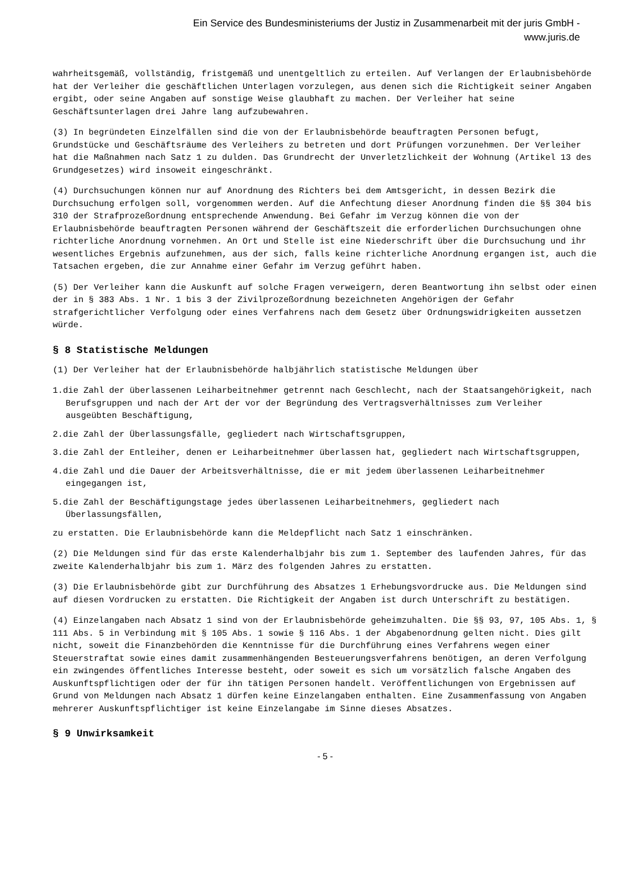Ein Service des Bundesministeriums der Justiz in Zusammenarbeit mit der juris GmbH -
www.juris.de
wahrheitsgemäß, vollständig, fristgemäß und unentgeltlich zu erteilen. Auf Verlangen der Erlaubnisbehörde hat der Verleiher die geschäftlichen Unterlagen vorzulegen, aus denen sich die Richtigkeit seiner Angaben ergibt, oder seine Angaben auf sonstige Weise glaubhaft zu machen. Der Verleiher hat seine Geschäftsunterlagen drei Jahre lang aufzubewahren.
(3) In begründeten Einzelfällen sind die von der Erlaubnisbehörde beauftragten Personen befugt, Grundstücke und Geschäftsräume des Verleihers zu betreten und dort Prüfungen vorzunehmen. Der Verleiher hat die Maßnahmen nach Satz 1 zu dulden. Das Grundrecht der Unverletzlichkeit der Wohnung (Artikel 13 des Grundgesetzes) wird insoweit eingeschränkt.
(4) Durchsuchungen können nur auf Anordnung des Richters bei dem Amtsgericht, in dessen Bezirk die Durchsuchung erfolgen soll, vorgenommen werden. Auf die Anfechtung dieser Anordnung finden die §§ 304 bis 310 der Strafprozeßordnung entsprechende Anwendung. Bei Gefahr im Verzug können die von der Erlaubnisbehörde beauftragten Personen während der Geschäftszeit die erforderlichen Durchsuchungen ohne richterliche Anordnung vornehmen. An Ort und Stelle ist eine Niederschrift über die Durchsuchung und ihr wesentliches Ergebnis aufzunehmen, aus der sich, falls keine richterliche Anordnung ergangen ist, auch die Tatsachen ergeben, die zur Annahme einer Gefahr im Verzug geführt haben.
(5) Der Verleiher kann die Auskunft auf solche Fragen verweigern, deren Beantwortung ihn selbst oder einen der in § 383 Abs. 1 Nr. 1 bis 3 der Zivilprozeßordnung bezeichneten Angehörigen der Gefahr strafgerichtlicher Verfolgung oder eines Verfahrens nach dem Gesetz über Ordnungswidrigkeiten aussetzen würde.
§ 8 Statistische Meldungen
(1) Der Verleiher hat der Erlaubnisbehörde halbjährlich statistische Meldungen über
1.die Zahl der überlassenen Leiharbeitnehmer getrennt nach Geschlecht, nach der Staatsangehörigkeit, nach Berufsgruppen und nach der Art der vor der Begründung des Vertragsverhältnisses zum Verleiher ausgeübten Beschäftigung,
2.die Zahl der Überlassungsfälle, gegliedert nach Wirtschaftsgruppen,
3.die Zahl der Entleiher, denen er Leiharbeitnehmer überlassen hat, gegliedert nach Wirtschaftsgruppen,
4.die Zahl und die Dauer der Arbeitsverhältnisse, die er mit jedem überlassenen Leiharbeitnehmer eingegangen ist,
5.die Zahl der Beschäftigungstage jedes überlassenen Leiharbeitnehmers, gegliedert nach Überlassungsfällen,
zu erstatten. Die Erlaubnisbehörde kann die Meldepflicht nach Satz 1 einschränken.
(2) Die Meldungen sind für das erste Kalenderhalbjahr bis zum 1. September des laufenden Jahres, für das zweite Kalenderhalbjahr bis zum 1. März des folgenden Jahres zu erstatten.
(3) Die Erlaubnisbehörde gibt zur Durchführung des Absatzes 1 Erhebungsvordrucke aus. Die Meldungen sind auf diesen Vordrucken zu erstatten. Die Richtigkeit der Angaben ist durch Unterschrift zu bestätigen.
(4) Einzelangaben nach Absatz 1 sind von der Erlaubnisbehörde geheimzuhalten. Die §§ 93, 97, 105 Abs. 1, § 111 Abs. 5 in Verbindung mit § 105 Abs. 1 sowie § 116 Abs. 1 der Abgabenordnung gelten nicht. Dies gilt nicht, soweit die Finanzbehörden die Kenntnisse für die Durchführung eines Verfahrens wegen einer Steuerstraftat sowie eines damit zusammenhängenden Besteuerungsverfahrens benötigen, an deren Verfolgung ein zwingendes öffentliches Interesse besteht, oder soweit es sich um vorsätzlich falsche Angaben des Auskunftspflichtigen oder der für ihn tätigen Personen handelt. Veröffentlichungen von Ergebnissen auf Grund von Meldungen nach Absatz 1 dürfen keine Einzelangaben enthalten. Eine Zusammenfassung von Angaben mehrerer Auskunftspflichtiger ist keine Einzelangabe im Sinne dieses Absatzes.
§ 9 Unwirksamkeit
- 5 -